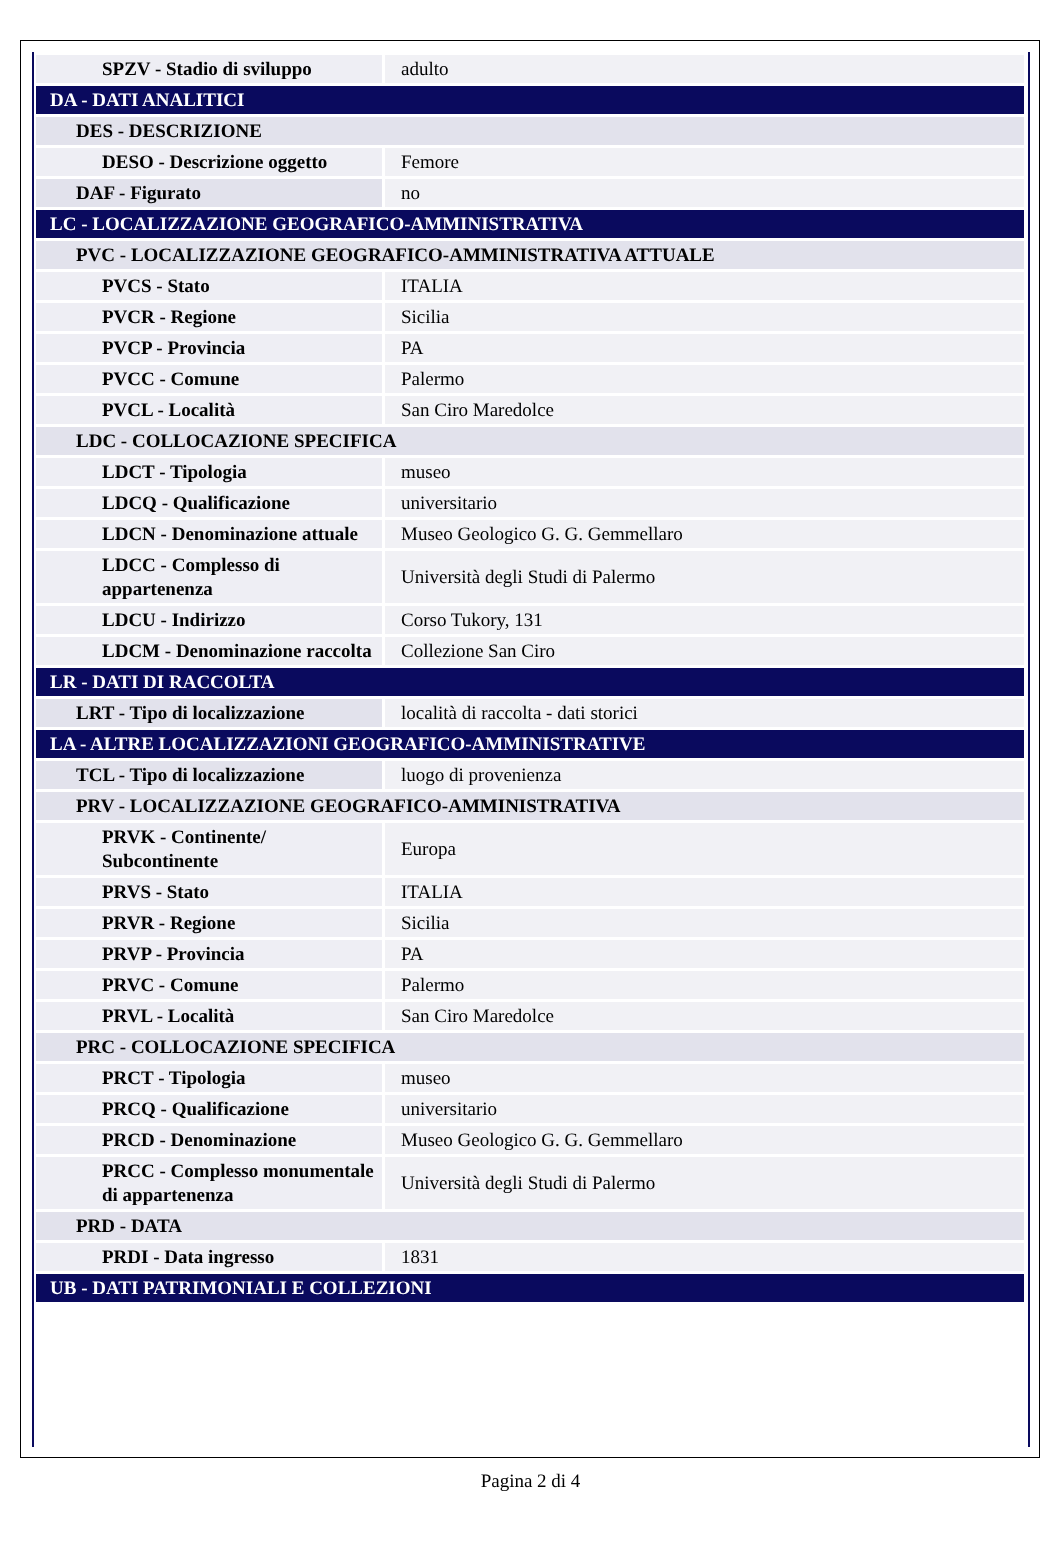| SPZV - Stadio di sviluppo | adulto |
| DA - DATI ANALITICI | |
| DES - DESCRIZIONE | |
| DESO - Descrizione oggetto | Femore |
| DAF - Figurato | no |
| LC - LOCALIZZAZIONE GEOGRAFICO-AMMINISTRATIVA | |
| PVC - LOCALIZZAZIONE GEOGRAFICO-AMMINISTRATIVA ATTUALE | |
| PVCS - Stato | ITALIA |
| PVCR - Regione | Sicilia |
| PVCP - Provincia | PA |
| PVCC - Comune | Palermo |
| PVCL - Località | San Ciro Maredolce |
| LDC - COLLOCAZIONE SPECIFICA | |
| LDCT - Tipologia | museo |
| LDCQ - Qualificazione | universitario |
| LDCN - Denominazione attuale | Museo Geologico G. G. Gemmellaro |
| LDCC - Complesso di appartenenza | Università degli Studi di Palermo |
| LDCU - Indirizzo | Corso Tukory, 131 |
| LDCM - Denominazione raccolta | Collezione San Ciro |
| LR - DATI DI RACCOLTA | |
| LRT - Tipo di localizzazione | località di raccolta - dati storici |
| LA - ALTRE LOCALIZZAZIONI GEOGRAFICO-AMMINISTRATIVE | |
| TCL - Tipo di localizzazione | luogo di provenienza |
| PRV - LOCALIZZAZIONE GEOGRAFICO-AMMINISTRATIVA | |
| PRVK - Continente/ Subcontinente | Europa |
| PRVS - Stato | ITALIA |
| PRVR - Regione | Sicilia |
| PRVP - Provincia | PA |
| PRVC - Comune | Palermo |
| PRVL - Località | San Ciro Maredolce |
| PRC - COLLOCAZIONE SPECIFICA | |
| PRCT - Tipologia | museo |
| PRCQ - Qualificazione | universitario |
| PRCD - Denominazione | Museo Geologico G. G. Gemmellaro |
| PRCC - Complesso monumentale di appartenenza | Università degli Studi di Palermo |
| PRD - DATA | |
| PRDI - Data ingresso | 1831 |
| UB - DATI PATRIMONIALI E COLLEZIONI | |
Pagina 2 di 4